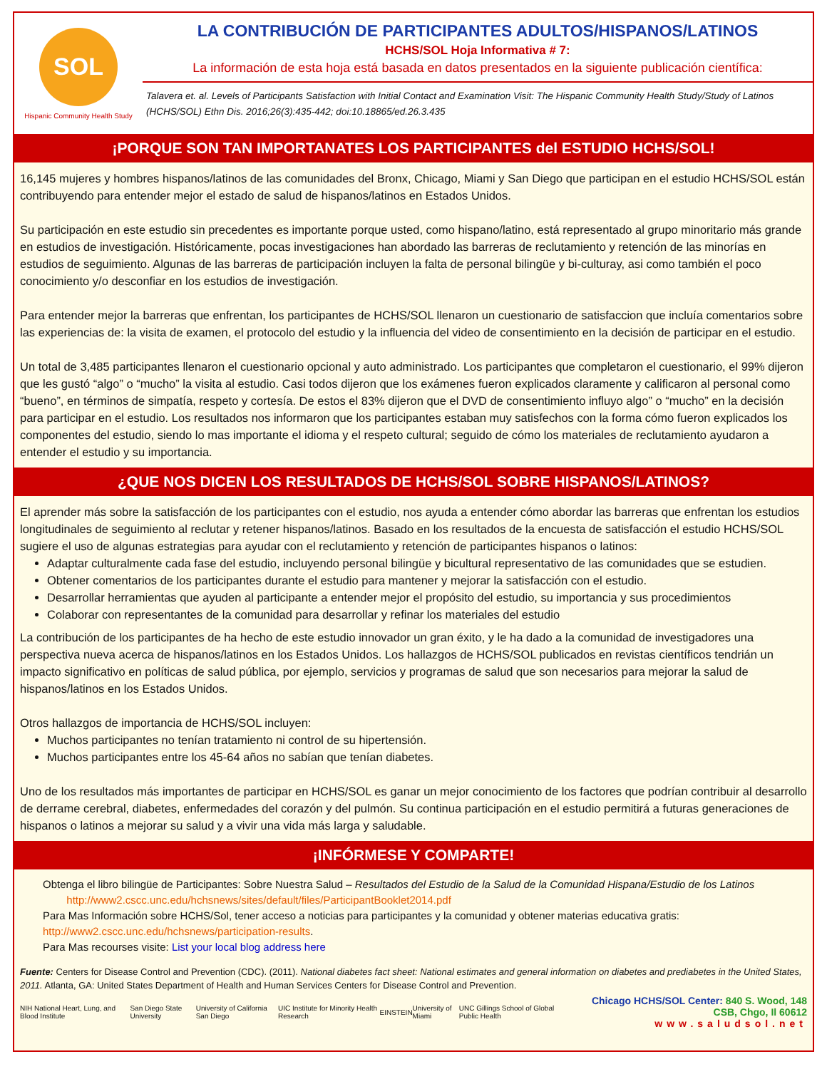SOL
Hispanic Community Health Study
LA CONTRIBUCIÓN DE PARTICIPANTES ADULTOS/HISPANOS/LATINOS
HCHS/SOL Hoja Informativa # 7:
La información de esta hoja está basada en datos presentados en la siguiente publicación científica:
Talavera et. al. Levels of Participants Satisfaction with Initial Contact and Examination Visit: The Hispanic Community Health Study/Study of Latinos (HCHS/SOL) Ethn Dis. 2016;26(3):435-442; doi:10.18865/ed.26.3.435
¡PORQUE SON TAN IMPORTANATES LOS PARTICIPANTES del ESTUDIO HCHS/SOL!
16,145 mujeres y hombres hispanos/latinos de las comunidades del Bronx, Chicago, Miami y San Diego que participan en el estudio HCHS/SOL están contribuyendo para entender mejor el estado de salud de hispanos/latinos en Estados Unidos.
Su participación en este estudio sin precedentes es importante porque usted, como hispano/latino, está representado al grupo minoritario más grande en estudios de investigación. Históricamente, pocas investigaciones han abordado las barreras de reclutamiento y retención de las minorías en estudios de seguimiento. Algunas de las barreras de participación incluyen la falta de personal bilingüe y bi-culturay, asi como también el poco conocimiento y/o desconfiar en los estudios de investigación.
Para entender mejor la barreras que enfrentan, los participantes de HCHS/SOL llenaron un cuestionario de satisfaccion que incluía comentarios sobre las experiencias de: la visita de examen, el protocolo del estudio y la influencia del video de consentimiento en la decisión de participar en el estudio.
Un total de 3,485 participantes llenaron el cuestionario opcional y auto administrado. Los participantes que completaron el cuestionario, el 99% dijeron que les gustó “algo” o “mucho” la visita al estudio. Casi todos dijeron que los exámenes fueron explicados claramente y calificaron al personal como “bueno”, en términos de simpatía, respeto y cortesía. De estos el 83% dijeron que el DVD de consentimiento influyo algo” o “mucho” en la decisión para participar en el estudio. Los resultados nos informaron que los participantes estaban muy satisfechos con la forma cómo fueron explicados los componentes del estudio, siendo lo mas importante el idioma y el respeto cultural; seguido de cómo los materiales de reclutamiento ayudaron a entender el estudio y su importancia.
¿QUE NOS DICEN LOS RESULTADOS DE HCHS/SOL SOBRE HISPANOS/LATINOS?
El aprender más sobre la satisfacción de los participantes con el estudio, nos ayuda a entender cómo abordar las barreras que enfrentan los estudios longitudinales de seguimiento al reclutar y retener hispanos/latinos. Basado en los resultados de la encuesta de satisfacción el estudio HCHS/SOL sugiere el uso de algunas estrategias para ayudar con el reclutamiento y retención de participantes hispanos o latinos:
Adaptar culturalmente cada fase del estudio, incluyendo personal bilingüe y bicultural representativo de las comunidades que se estudien.
Obtener comentarios de los participantes durante el estudio para mantener y mejorar la satisfacción con el estudio.
Desarrollar herramientas que ayuden al participante a entender mejor el propósito del estudio, su importancia y sus procedimientos
Colaborar con representantes de la comunidad para desarrollar y refinar los materiales del estudio
La contribución de los participantes de ha hecho de este estudio innovador un gran éxito, y le ha dado a la comunidad de investigadores una perspectiva nueva acerca de hispanos/latinos en los Estados Unidos. Los hallazgos de HCHS/SOL publicados en revistas científicos tendrián un impacto significativo en políticas de salud pública, por ejemplo, servicios y programas de salud que son necesarios para mejorar la salud de hispanos/latinos en los Estados Unidos.
Otros hallazgos de importancia de HCHS/SOL incluyen:
Muchos participantes no tenían tratamiento ni control de su hipertensión.
Muchos participantes entre los 45-64 años no sabían que tenían diabetes.
Uno de los resultados más importantes de participar en HCHS/SOL es ganar un mejor conocimiento de los factores que podrían contribuir al desarrollo de derrame cerebral, diabetes, enfermedades del corazón y del pulmón. Su continua participación en el estudio permitirá a futuras generaciones de hispanos o latinos a mejorar su salud y a vivir una vida más larga y saludable.
¡INFÓRMESE Y COMPARTE!
Obtenga el libro bilingüe de Participantes: Sobre Nuestra Salud – Resultados del Estudio de la Salud de la Comunidad Hispana/Estudio de los Latinos
http://www2.cscc.unc.edu/hchsnews/sites/default/files/ParticipantBooklet2014.pdf
Para Mas Información sobre HCHS/Sol, tener acceso a noticias para participantes y la comunidad y obtener materias educativa gratis:
http://www2.cscc.unc.edu/hchsnews/participation-results.
Para Mas recourses visite: List your local blog address here
Fuente: Centers for Disease Control and Prevention (CDC). (2011). National diabetes fact sheet: National estimates and general information on diabetes and prediabetes in the United States, 2011. Atlanta, GA: United States Department of Health and Human Services Centers for Disease Control and Prevention.
NIH National Heart, Lung, and Blood Institute San Diego State University University of California San Diego UIC Institute for Minority Health Research EINSTEIN University of Miami UNC Gillings School of Global Public Health
Chicago HCHS/SOL Center: 840 S. Wood, 148 CSB, Chgo, Il 60612
www.saludsol.net